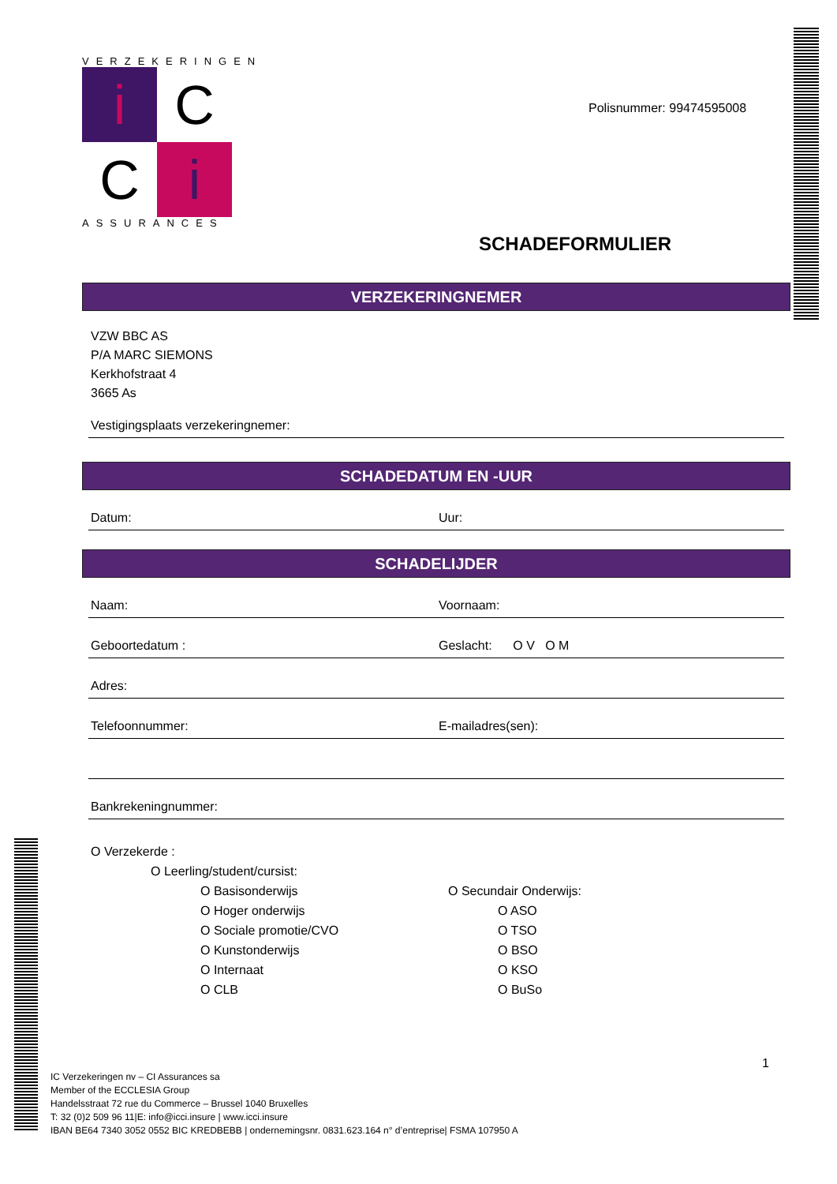VERZEKERINGEN
i
C
C
i
ASSURANCES
Polisnummer: 99474595008
SCHADEFORMULIER
VERZEKERINGNEMER
VZW BBC AS
P/A MARC SIEMONS
Kerkhofstraat 4
3665 As
Vestigingsplaats verzekeringnemer:
SCHADEDATUM EN -UUR
Datum: Uur:
SCHADELIJDER
Naam: Voornaam:
Geboortedatum : Geslacht: O V O M
Adres:
Telefoonnummer: E-mailadres(sen):
Bankrekeningnummer:
O Verzekerde :
O Leerling/student/cursist:
O Basisonderwijs
O Hoger onderwijs
O Sociale promotie/CVO
O Kunstonderwijs
O Internaat
O CLB
O Secundair Onderwijs:
O ASO
O TSO
O BSO
O KSO
O BuSo
1
IC Verzekeringen nv – CI Assurances sa
Member of the ECCLESIA Group
Handelsstraat 72 rue du Commerce – Brussel 1040 Bruxelles
T: 32 (0)2 509 96 11|E: info@icci.insure | www.icci.insure
IBAN BE64 7340 3052 0552 BIC KREDBEBB | ondernemingsnr. 0831.623.164 n° d’entreprise| FSMA 107950 A